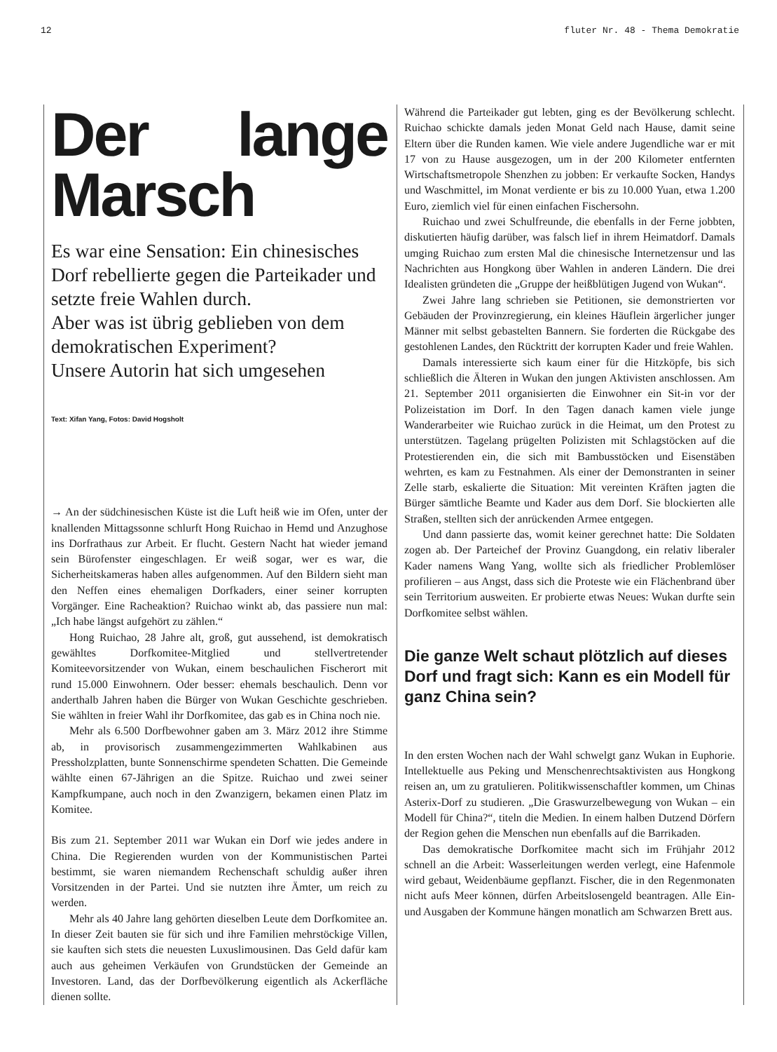12 fluter Nr. 48 - Thema Demokratie
Der lange Marsch
Es war eine Sensation: Ein chinesisches Dorf rebellierte gegen die Parteikader und setzte freie Wahlen durch.
Aber was ist übrig geblieben von dem demokratischen Experiment?
Unsere Autorin hat sich umgesehen
Text: Xifan Yang, Fotos: David Hogsholt
→ An der südchinesischen Küste ist die Luft heiß wie im Ofen, unter der knallenden Mittagssonne schlurft Hong Ruichao in Hemd und Anzughose ins Dorfrathaus zur Arbeit. Er flucht. Gestern Nacht hat wieder jemand sein Bürofenster eingeschlagen. Er weiß sogar, wer es war, die Sicherheitskameras haben alles aufgenommen. Auf den Bildern sieht man den Neffen eines ehemaligen Dorfkaders, einer seiner korrupten Vorgänger. Eine Racheaktion? Ruichao winkt ab, das passiere nun mal: „Ich habe längst aufgehört zu zählen.“
Hong Ruichao, 28 Jahre alt, groß, gut aussehend, ist demokratisch gewähltes Dorfkomitee-Mitglied und stellvertretender Komiteevorsitzender von Wukan, einem beschaulichen Fischerort mit rund 15.000 Einwohnern. Oder besser: ehemals beschaulich. Denn vor anderthalb Jahren haben die Bürger von Wukan Geschichte geschrieben. Sie wählten in freier Wahl ihr Dorfkomitee, das gab es in China noch nie.
Mehr als 6.500 Dorfbewohner gaben am 3. März 2012 ihre Stimme ab, in provisorisch zusammengezimmerten Wahlkabinen aus Pressholzplatten, bunte Sonnenschirme spendeten Schatten. Die Gemeinde wählte einen 67-Jährigen an die Spitze. Ruichao und zwei seiner Kampfkumpane, auch noch in den Zwanzigern, bekamen einen Platz im Komitee.
Bis zum 21. September 2011 war Wukan ein Dorf wie jedes andere in China. Die Regierenden wurden von der Kommunistischen Partei bestimmt, sie waren niemandem Rechenschaft schuldig außer ihren Vorsitzenden in der Partei. Und sie nutzten ihre Ämter, um reich zu werden.
Mehr als 40 Jahre lang gehörten dieselben Leute dem Dorfkomitee an. In dieser Zeit bauten sie für sich und ihre Familien mehrstöckige Villen, sie kauften sich stets die neuesten Luxuslimousinen. Das Geld dafür kam auch aus geheimen Verkäufen von Grundstücken der Gemeinde an Investoren. Land, das der Dorfbevölkerung eigentlich als Ackerfläche dienen sollte.
Während die Parteikader gut lebten, ging es der Bevölkerung schlecht. Ruichao schickte damals jeden Monat Geld nach Hause, damit seine Eltern über die Runden kamen. Wie viele andere Jugendliche war er mit 17 von zu Hause ausgezogen, um in der 200 Kilometer entfernten Wirtschaftsmetropole Shenzhen zu jobben: Er verkaufte Socken, Handys und Waschmittel, im Monat verdiente er bis zu 10.000 Yuan, etwa 1.200 Euro, ziemlich viel für einen einfachen Fischersohn.
Ruichao und zwei Schulfreunde, die ebenfalls in der Ferne jobbten, diskutierten häufig darüber, was falsch lief in ihrem Heimatdorf. Damals umging Ruichao zum ersten Mal die chinesische Internetzensur und las Nachrichten aus Hongkong über Wahlen in anderen Ländern. Die drei Idealisten gründeten die „Gruppe der heißblütigen Jugend von Wukan“.
Zwei Jahre lang schrieben sie Petitionen, sie demonstrierten vor Gebäuden der Provinzregierung, ein kleines Häuflein ärgerlicher junger Männer mit selbst gebastelten Bannern. Sie forderten die Rückgabe des gestohlenen Landes, den Rücktritt der korrupten Kader und freie Wahlen.
Damals interessierte sich kaum einer für die Hitzköpfe, bis sich schließlich die Älteren in Wukan den jungen Aktivisten anschlossen. Am 21. September 2011 organisierten die Einwohner ein Sit-in vor der Polizeistation im Dorf. In den Tagen danach kamen viele junge Wanderarbeiter wie Ruichao zurück in die Heimat, um den Protest zu unterstützen. Tagelang prügelten Polizisten mit Schlagstöcken auf die Protestierenden ein, die sich mit Bambusstöcken und Eisenstäben wehrten, es kam zu Festnahmen. Als einer der Demonstranten in seiner Zelle starb, eskalierte die Situation: Mit vereinten Kräften jagten die Bürger sämtliche Beamte und Kader aus dem Dorf. Sie blockierten alle Straßen, stellten sich der anrückenden Armee entgegen.
Und dann passierte das, womit keiner gerechnet hatte: Die Soldaten zogen ab. Der Parteichef der Provinz Guangdong, ein relativ liberaler Kader namens Wang Yang, wollte sich als friedlicher Problemlöser profilieren – aus Angst, dass sich die Proteste wie ein Flächenbrand über sein Territorium ausweiten. Er probierte etwas Neues: Wukan durfte sein Dorfkomitee selbst wählen.
Die ganze Welt schaut plötzlich auf dieses Dorf und fragt sich: Kann es ein Modell für ganz China sein?
In den ersten Wochen nach der Wahl schwelgt ganz Wukan in Euphorie. Intellektuelle aus Peking und Menschenrechtsaktivisten aus Hongkong reisen an, um zu gratulieren. Politikwissenschaftler kommen, um Chinas Asterix-Dorf zu studieren. „Die Graswurzelbewegung von Wukan – ein Modell für China?“, titeln die Medien. In einem halben Dutzend Dörfern der Region gehen die Menschen nun ebenfalls auf die Barrikaden.
Das demokratische Dorfkomitee macht sich im Frühjahr 2012 schnell an die Arbeit: Wasserleitungen werden verlegt, eine Hafenmole wird gebaut, Weidenbäume gepflanzt. Fischer, die in den Regenmonaten nicht aufs Meer können, dürfen Arbeitslosengeld beantragen. Alle Ein- und Ausgaben der Kommune hängen monatlich am Schwarzen Brett aus.